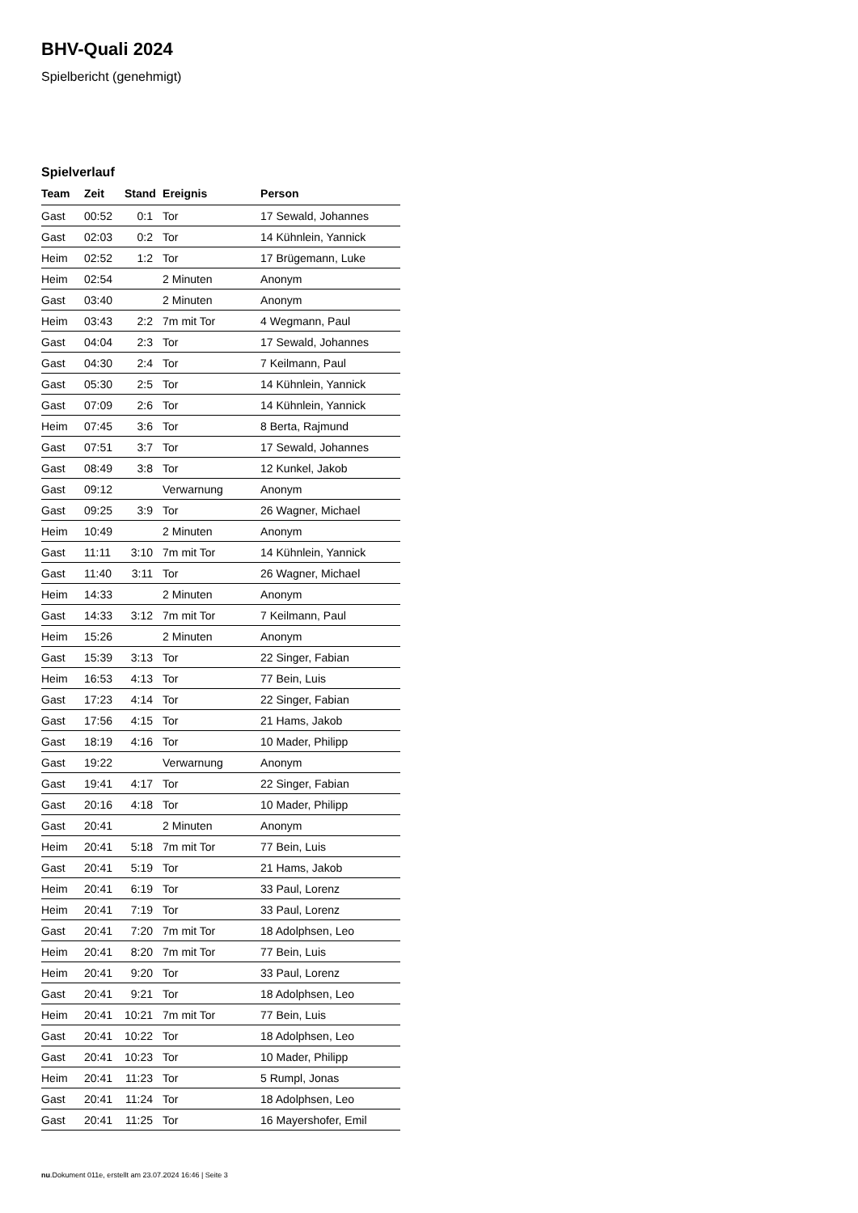BHV-Quali 2024
Spielbericht (genehmigt)
Spielverlauf
| Team | Zeit | Stand | Ereignis | Person |
| --- | --- | --- | --- | --- |
| Gast | 00:52 | 0:1 | Tor | 17 Sewald, Johannes |
| Gast | 02:03 | 0:2 | Tor | 14 Kühnlein, Yannick |
| Heim | 02:52 | 1:2 | Tor | 17 Brügemann, Luke |
| Heim | 02:54 | | 2 Minuten | Anonym |
| Gast | 03:40 | | 2 Minuten | Anonym |
| Heim | 03:43 | 2:2 | 7m mit Tor | 4 Wegmann, Paul |
| Gast | 04:04 | 2:3 | Tor | 17 Sewald, Johannes |
| Gast | 04:30 | 2:4 | Tor | 7 Keilmann, Paul |
| Gast | 05:30 | 2:5 | Tor | 14 Kühnlein, Yannick |
| Gast | 07:09 | 2:6 | Tor | 14 Kühnlein, Yannick |
| Heim | 07:45 | 3:6 | Tor | 8 Berta, Rajmund |
| Gast | 07:51 | 3:7 | Tor | 17 Sewald, Johannes |
| Gast | 08:49 | 3:8 | Tor | 12 Kunkel, Jakob |
| Gast | 09:12 | | Verwarnung | Anonym |
| Gast | 09:25 | 3:9 | Tor | 26 Wagner, Michael |
| Heim | 10:49 | | 2 Minuten | Anonym |
| Gast | 11:11 | 3:10 | 7m mit Tor | 14 Kühnlein, Yannick |
| Gast | 11:40 | 3:11 | Tor | 26 Wagner, Michael |
| Heim | 14:33 | | 2 Minuten | Anonym |
| Gast | 14:33 | 3:12 | 7m mit Tor | 7 Keilmann, Paul |
| Heim | 15:26 | | 2 Minuten | Anonym |
| Gast | 15:39 | 3:13 | Tor | 22 Singer, Fabian |
| Heim | 16:53 | 4:13 | Tor | 77 Bein, Luis |
| Gast | 17:23 | 4:14 | Tor | 22 Singer, Fabian |
| Gast | 17:56 | 4:15 | Tor | 21 Hams, Jakob |
| Gast | 18:19 | 4:16 | Tor | 10 Mader, Philipp |
| Gast | 19:22 | | Verwarnung | Anonym |
| Gast | 19:41 | 4:17 | Tor | 22 Singer, Fabian |
| Gast | 20:16 | 4:18 | Tor | 10 Mader, Philipp |
| Gast | 20:41 | | 2 Minuten | Anonym |
| Heim | 20:41 | 5:18 | 7m mit Tor | 77 Bein, Luis |
| Gast | 20:41 | 5:19 | Tor | 21 Hams, Jakob |
| Heim | 20:41 | 6:19 | Tor | 33 Paul, Lorenz |
| Heim | 20:41 | 7:19 | Tor | 33 Paul, Lorenz |
| Gast | 20:41 | 7:20 | 7m mit Tor | 18 Adolphsen, Leo |
| Heim | 20:41 | 8:20 | 7m mit Tor | 77 Bein, Luis |
| Heim | 20:41 | 9:20 | Tor | 33 Paul, Lorenz |
| Gast | 20:41 | 9:21 | Tor | 18 Adolphsen, Leo |
| Heim | 20:41 | 10:21 | 7m mit Tor | 77 Bein, Luis |
| Gast | 20:41 | 10:22 | Tor | 18 Adolphsen, Leo |
| Gast | 20:41 | 10:23 | Tor | 10 Mader, Philipp |
| Heim | 20:41 | 11:23 | Tor | 5 Rumpl, Jonas |
| Gast | 20:41 | 11:24 | Tor | 18 Adolphsen, Leo |
| Gast | 20:41 | 11:25 | Tor | 16 Mayershofer, Emil |
nu.Dokument 011e, erstellt am 23.07.2024 16:46 | Seite 3